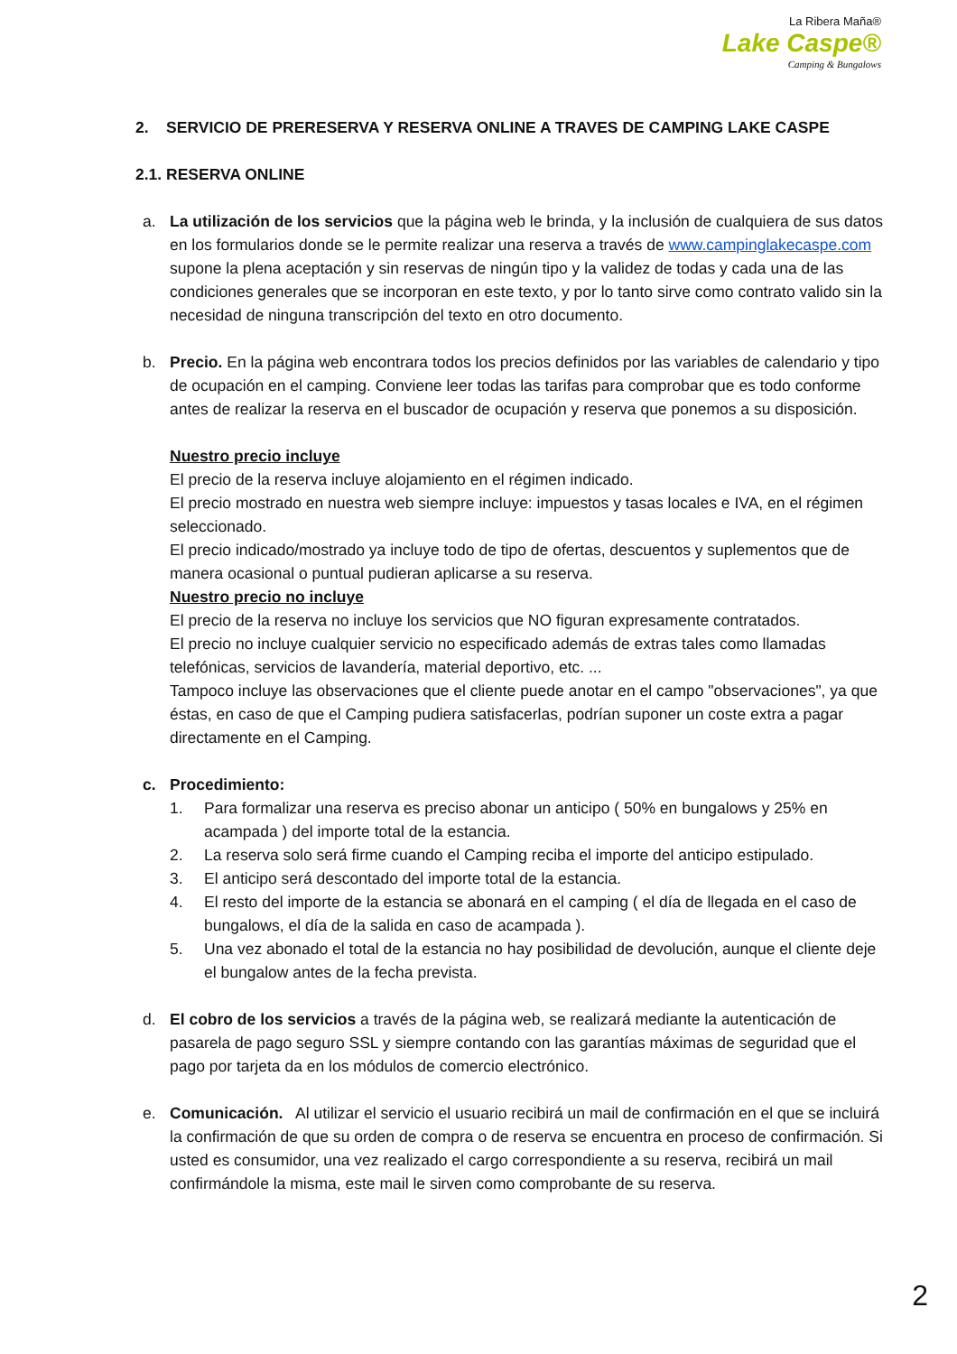La Ribera Maña®
Lake Caspe®
Camping & Bungalows
2. SERVICIO DE PRERESERVA Y RESERVA ONLINE A TRAVES DE CAMPING LAKE CASPE
2.1. RESERVA ONLINE
a. La utilización de los servicios que la página web le brinda, y la inclusión de cualquiera de sus datos en los formularios donde se le permite realizar una reserva a través de www.campinglakecaspe.com supone la plena aceptación y sin reservas de ningún tipo y la validez de todas y cada una de las condiciones generales que se incorporan en este texto, y por lo tanto sirve como contrato valido sin la necesidad de ninguna transcripción del texto en otro documento.
b. Precio. En la página web encontrara todos los precios definidos por las variables de calendario y tipo de ocupación en el camping. Conviene leer todas las tarifas para comprobar que es todo conforme antes de realizar la reserva en el buscador de ocupación y reserva que ponemos a su disposición.
Nuestro precio incluye
El precio de la reserva incluye alojamiento en el régimen indicado.
El precio mostrado en nuestra web siempre incluye: impuestos y tasas locales e IVA, en el régimen seleccionado.
El precio indicado/mostrado ya incluye todo de tipo de ofertas, descuentos y suplementos que de manera ocasional o puntual pudieran aplicarse a su reserva.
Nuestro precio no incluye
El precio de la reserva no incluye los servicios que NO figuran expresamente contratados.
El precio no incluye cualquier servicio no especificado además de extras tales como llamadas telefónicas, servicios de lavandería, material deportivo, etc. ...
Tampoco incluye las observaciones que el cliente puede anotar en el campo "observaciones", ya que éstas, en caso de que el Camping pudiera satisfacerlas, podrían suponer un coste extra a pagar directamente en el Camping.
c. Procedimiento:
1. Para formalizar una reserva es preciso abonar un anticipo ( 50% en bungalows y 25% en acampada ) del importe total de la estancia.
2. La reserva solo será firme cuando el Camping reciba el importe del anticipo estipulado.
3. El anticipo será descontado del importe total de la estancia.
4. El resto del importe de la estancia se abonará en el camping ( el día de llegada en el caso de bungalows, el día de la salida en caso de acampada ).
5. Una vez abonado el total de la estancia no hay posibilidad de devolución, aunque el cliente deje el bungalow antes de la fecha prevista.
d. El cobro de los servicios a través de la página web, se realizará mediante la autenticación de pasarela de pago seguro SSL y siempre contando con las garantías máximas de seguridad que el pago por tarjeta da en los módulos de comercio electrónico.
e. Comunicación. Al utilizar el servicio el usuario recibirá un mail de confirmación en el que se incluirá la confirmación de que su orden de compra o de reserva se encuentra en proceso de confirmación. Si usted es consumidor, una vez realizado el cargo correspondiente a su reserva, recibirá un mail confirmándole la misma, este mail le sirven como comprobante de su reserva.
2